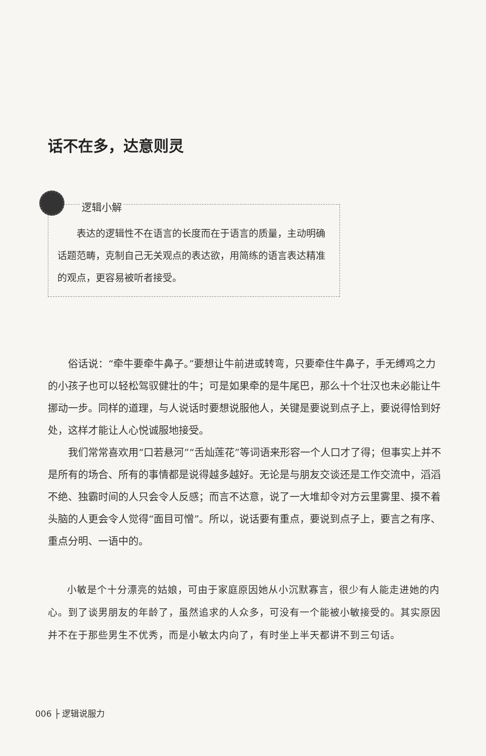话不在多，达意则灵
逻辑小解
表达的逻辑性不在语言的长度而在于语言的质量，主动明确话题范畴，克制自己无关观点的表达欲，用简练的语言表达精准的观点，更容易被听者接受。
俗话说：“牵牛要牵牛鼻子。”要想让牛前进或转弯，只要牵住牛鼻子，手无缚鸡之力的小孩子也可以轻松驾驭健壮的牛；可是如果牵的是牛尾巴，那么十个壮汉也未必能让牛挪动一步。同样的道理，与人说话时要想说服他人，关键是要说到点子上，要说得恰到好处，这样才能让人心悦诚服地接受。
我们常常喜欢用“口若悬河”“舌灿莲花”等词语来形容一个人口才了得；但事实上并不是所有的场合、所有的事情都是说得越多越好。无论是与朋友交谈还是工作交流中，滔滔不绝、独霸时间的人只会令人反感；而言不达意，说了一大堆却令对方云里雾里、摸不着头脑的人更会令人觉得“面目可憎”。所以，说话要有重点，要说到点子上，要言之有序、重点分明、一语中的。
小敏是个十分漂亮的姑娘，可由于家庭原因她从小沉默寡言，很少有人能走进她的内心。到了谈男朋友的年龄了，虽然追求的人众多，可没有一个能被小敏接受的。其实原因并不在于那些男生不优秀，而是小敏太内向了，有时坐上半天都讲不到三句话。
006 ├ 逻辑说服力